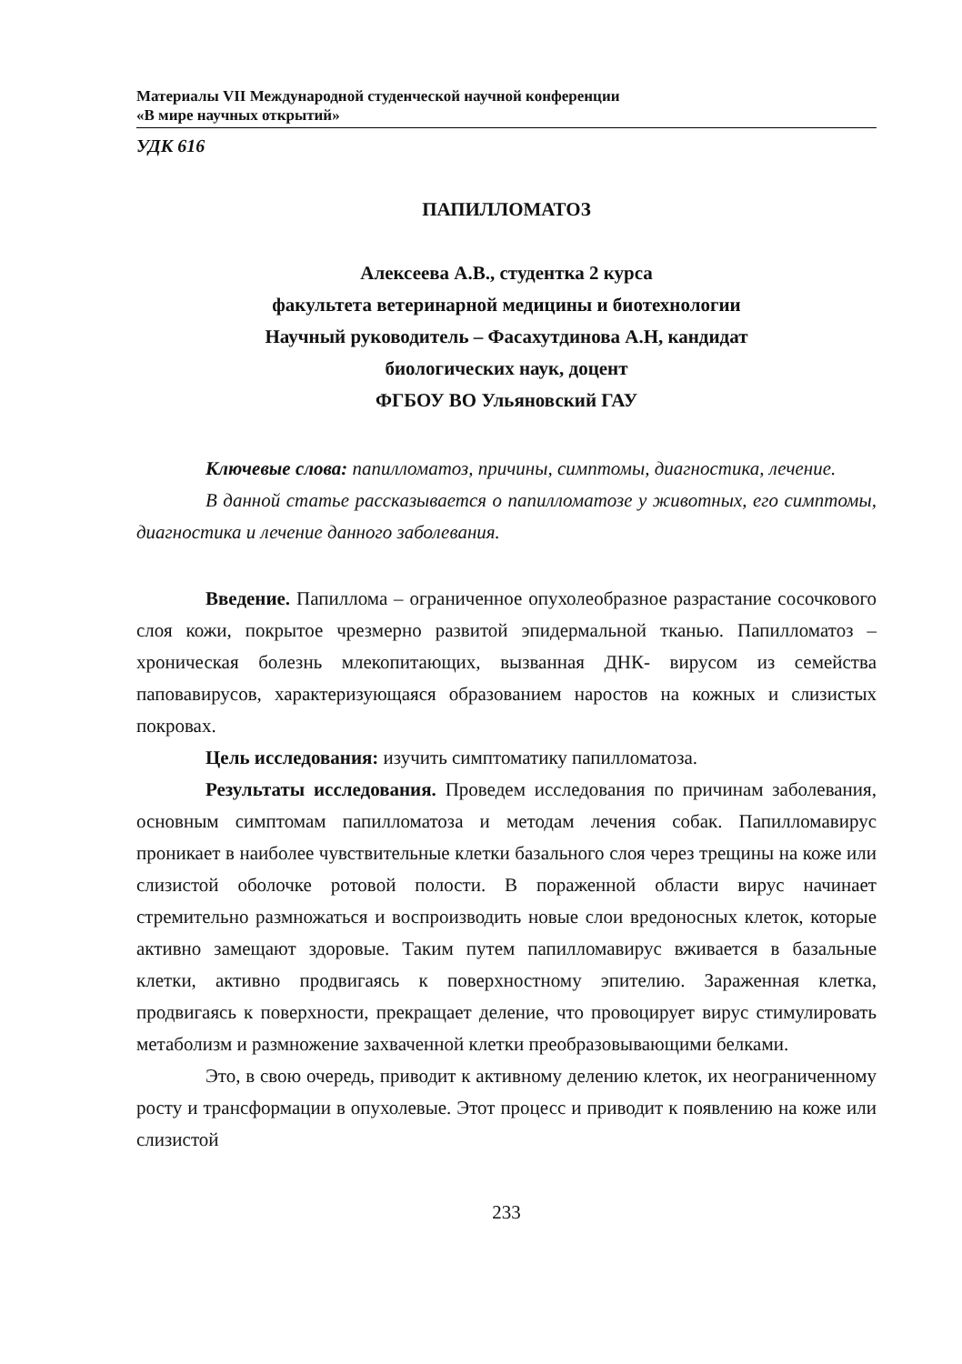Материалы VII Международной студенческой научной конференции
«В мире научных открытий»
УДК 616
ПАПИЛЛОМАТОЗ
Алексеева А.В., студентка 2 курса
факультета ветеринарной медицины и биотехнологии
Научный руководитель – Фасахутдинова А.Н, кандидат
биологических наук, доцент
ФГБОУ ВО Ульяновский ГАУ
Ключевые слова: папилломатоз, причины, симптомы, диагностика, лечение.
В данной статье рассказывается о папилломатозе у животных, его симптомы, диагностика и лечение данного заболевания.
Введение. Папиллома – ограниченное опухолеобразное разрастание сосочкового слоя кожи, покрытое чрезмерно развитой эпидермальной тканью. Папилломатоз – хроническая болезнь млекопитающих, вызванная ДНК- вирусом из семейства паповавирусов, характеризующаяся образованием наростов на кожных и слизистых покровах.
Цель исследования: изучить симптоматику папилломатоза.
Результаты исследования. Проведем исследования по причинам заболевания, основным симптомам папилломатоза и методам лечения собак. Папилломавирус проникает в наиболее чувствительные клетки базального слоя через трещины на коже или слизистой оболочке ротовой полости. В пораженной области вирус начинает стремительно размножаться и воспроизводить новые слои вредоносных клеток, которые активно замещают здоровые. Таким путем папилломавирус вживается в базальные клетки, активно продвигаясь к поверхностному эпителию. Зараженная клетка, продвигаясь к поверхности, прекращает деление, что провоцирует вирус стимулировать метаболизм и размножение захваченной клетки преобразовывающими белками.
Это, в свою очередь, приводит к активному делению клеток, их неограниченному росту и трансформации в опухолевые. Этот процесс и приводит к появлению на коже или слизистой
233